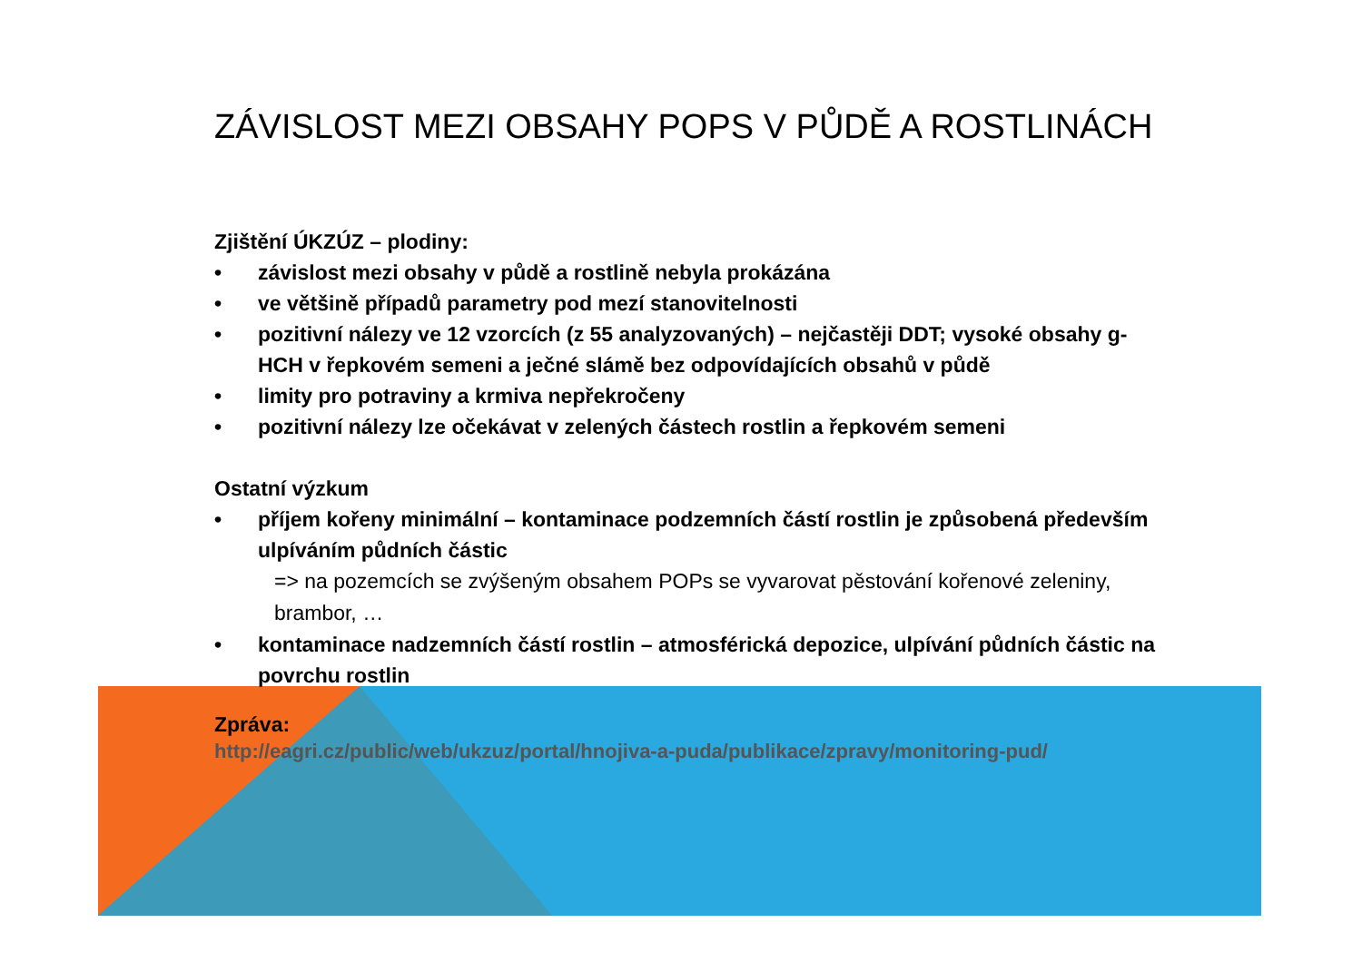ZÁVISLOST MEZI OBSAHY POPS V PŮDĚ A ROSTLINÁCH
Zjištění ÚKZÚZ – plodiny:
• závislost mezi obsahy v půdě a rostlině nebyla prokázána
• ve většině případů parametry pod mezí stanovitelnosti
• pozitivní nálezy ve 12 vzorcích (z 55 analyzovaných) – nejčastěji DDT; vysoké obsahy g-HCH v řepkovém semeni a ječné slámě bez odpovídajících obsahů v půdě
• limity pro potraviny a krmiva nepřekročeny
• pozitivní nálezy lze očekávat v zelených částech rostlin a řepkovém semeni
Ostatní výzkum
• příjem kořeny minimální – kontaminace podzemních částí rostlin je způsobená především ulpíváním půdních částic
=> na pozemcích se zvýšeným obsahem POPs se vyvarovat pěstování kořenové zeleniny, brambor, …
• kontaminace nadzemních částí rostlin – atmosférická depozice, ulpívání půdních částic na povrchu rostlin
Zpráva:
http://eagri.cz/public/web/ukzuz/portal/hnojiva-a-puda/publikace/zpravy/monitoring-pud/